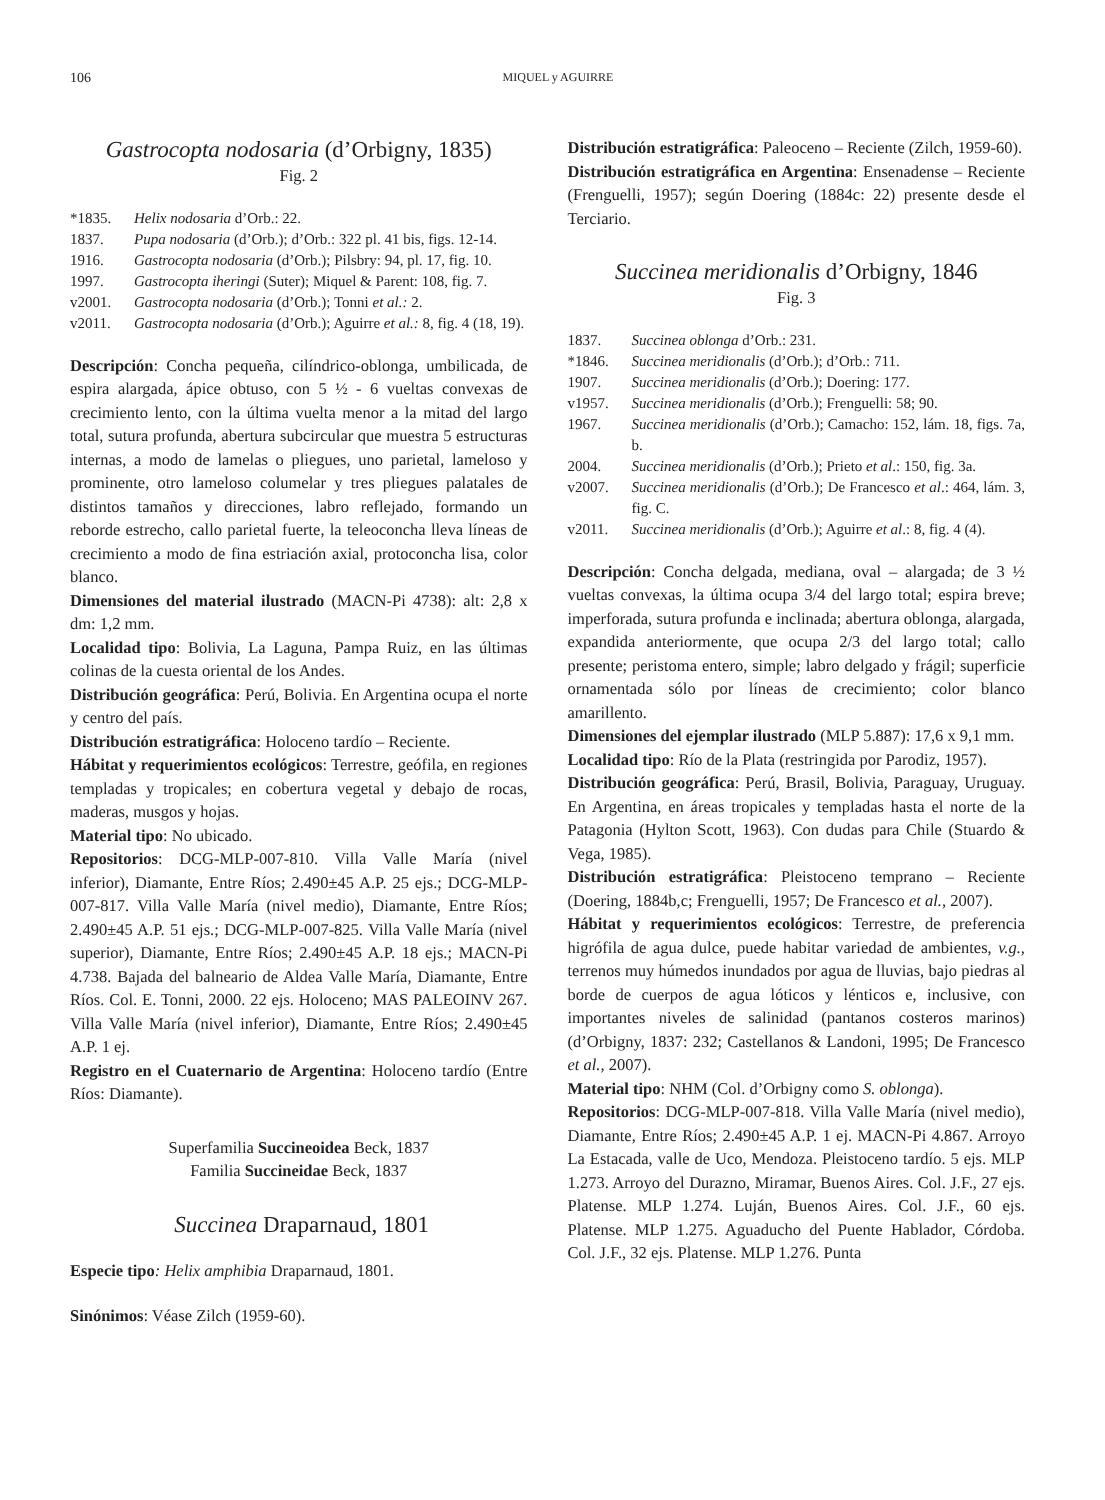106 MIQUEL y AGUIRRE
Gastrocopta nodosaria (d’Orbigny, 1835)
Fig. 2
*1835. Helix nodosaria d’Orb.: 22. 1837. Pupa nodosaria (d’Orb.); d’Orb.: 322 pl. 41 bis, figs. 12-14. 1916. Gastrocopta nodosaria (d’Orb.); Pilsbry: 94, pl. 17, fig. 10. 1997. Gastrocopta iheringi (Suter); Miquel & Parent: 108, fig. 7. v2001. Gastrocopta nodosaria (d’Orb.); Tonni et al.: 2. v2011. Gastrocopta nodosaria (d’Orb.); Aguirre et al.: 8, fig. 4 (18, 19).
Descripción: Concha pequeña, cilíndrico-oblonga, umbilicada, de espira alargada, ápice obtuso, con 5 ½ - 6 vueltas convexas de crecimiento lento, con la última vuelta menor a la mitad del largo total, sutura profunda, abertura subcircular que muestra 5 estructuras internas, a modo de lamelas o pliegues, uno parietal, lameloso y prominente, otro lameloso columelar y tres pliegues palatales de distintos tamaños y direcciones, labro reflejado, formando un reborde estrecho, callo parietal fuerte, la teleoconcha lleva líneas de crecimiento a modo de fina estriación axial, protoconcha lisa, color blanco.
Dimensiones del material ilustrado (MACN-Pi 4738): alt: 2,8 x dm: 1,2 mm.
Localidad tipo: Bolivia, La Laguna, Pampa Ruiz, en las últimas colinas de la cuesta oriental de los Andes.
Distribución geográfica: Perú, Bolivia. En Argentina ocupa el norte y centro del país.
Distribución estratigráfica: Holoceno tardío – Reciente.
Hábitat y requerimientos ecológicos: Terrestre, geófila, en regiones templadas y tropicales; en cobertura vegetal y debajo de rocas, maderas, musgos y hojas.
Material tipo: No ubicado.
Repositorios: DCG-MLP-007-810. Villa Valle María (nivel inferior), Diamante, Entre Ríos; 2.490±45 A.P. 25 ejs.; DCG-MLP-007-817. Villa Valle María (nivel medio), Diamante, Entre Ríos; 2.490±45 A.P. 51 ejs.; DCG-MLP-007-825. Villa Valle María (nivel superior), Diamante, Entre Ríos; 2.490±45 A.P. 18 ejs.; MACN-Pi 4.738. Bajada del balneario de Aldea Valle María, Diamante, Entre Ríos. Col. E. Tonni, 2000. 22 ejs. Holoceno; MAS PALEOINV 267. Villa Valle María (nivel inferior), Diamante, Entre Ríos; 2.490±45 A.P. 1 ej.
Registro en el Cuaternario de Argentina: Holoceno tardío (Entre Ríos: Diamante).
Superfamilia Succineoidea Beck, 1837
Familia Succineidae Beck, 1837
Succinea Draparnaud, 1801
Especie tipo: Helix amphibia Draparnaud, 1801.
Sinónimos: Véase Zilch (1959-60).
Distribución estratigráfica: Paleoceno – Reciente (Zilch, 1959-60).
Distribución estratigráfica en Argentina: Ensenadense – Reciente (Frenguelli, 1957); según Doering (1884c: 22) presente desde el Terciario.
Succinea meridionalis d’Orbigny, 1846
Fig. 3
1837. Succinea oblonga d’Orb.: 231. *1846. Succinea meridionalis (d’Orb.); d’Orb.: 711. 1907. Succinea meridionalis (d’Orb.); Doering: 177. v1957. Succinea meridionalis (d’Orb.); Frenguelli: 58; 90. 1967. Succinea meridionalis (d’Orb.); Camacho: 152, lám. 18, figs. 7a, b. 2004. Succinea meridionalis (d’Orb.); Prieto et al.: 150, fig. 3a. v2007. Succinea meridionalis (d’Orb.); De Francesco et al.: 464, lám. 3, fig. C. v2011. Succinea meridionalis (d’Orb.); Aguirre et al.: 8, fig. 4 (4).
Descripción: Concha delgada, mediana, oval – alargada; de 3 ½ vueltas convexas, la última ocupa 3/4 del largo total; espira breve; imperforada, sutura profunda e inclinada; abertura oblonga, alargada, expandida anteriormente, que ocupa 2/3 del largo total; callo presente; peristoma entero, simple; labro delgado y frágil; superficie ornamentada sólo por líneas de crecimiento; color blanco amarillento.
Dimensiones del ejemplar ilustrado (MLP 5.887): 17,6 x 9,1 mm.
Localidad tipo: Río de la Plata (restringida por Parodiz, 1957).
Distribución geográfica: Perú, Brasil, Bolivia, Paraguay, Uruguay. En Argentina, en áreas tropicales y templadas hasta el norte de la Patagonia (Hylton Scott, 1963). Con dudas para Chile (Stuardo & Vega, 1985).
Distribución estratigráfica: Pleistoceno temprano – Reciente (Doering, 1884b,c; Frenguelli, 1957; De Francesco et al., 2007).
Hábitat y requerimientos ecológicos: Terrestre, de preferencia higrófila de agua dulce, puede habitar variedad de ambientes, v.g., terrenos muy húmedos inundados por agua de lluvias, bajo piedras al borde de cuerpos de agua lóticos y lénticos e, inclusive, con importantes niveles de salinidad (pantanos costeros marinos) (d’Orbigny, 1837: 232; Castellanos & Landoni, 1995; De Francesco et al., 2007).
Material tipo: NHM (Col. d’Orbigny como S. oblonga).
Repositorios: DCG-MLP-007-818. Villa Valle María (nivel medio), Diamante, Entre Ríos; 2.490±45 A.P. 1 ej. MACN-Pi 4.867. Arroyo La Estacada, valle de Uco, Mendoza. Pleistoceno tardío. 5 ejs. MLP 1.273. Arroyo del Durazno, Miramar, Buenos Aires. Col. J.F., 27 ejs. Platense. MLP 1.274. Luján, Buenos Aires. Col. J.F., 60 ejs. Platense. MLP 1.275. Aguaducho del Puente Hablador, Córdoba. Col. J.F., 32 ejs. Platense. MLP 1.276. Punta